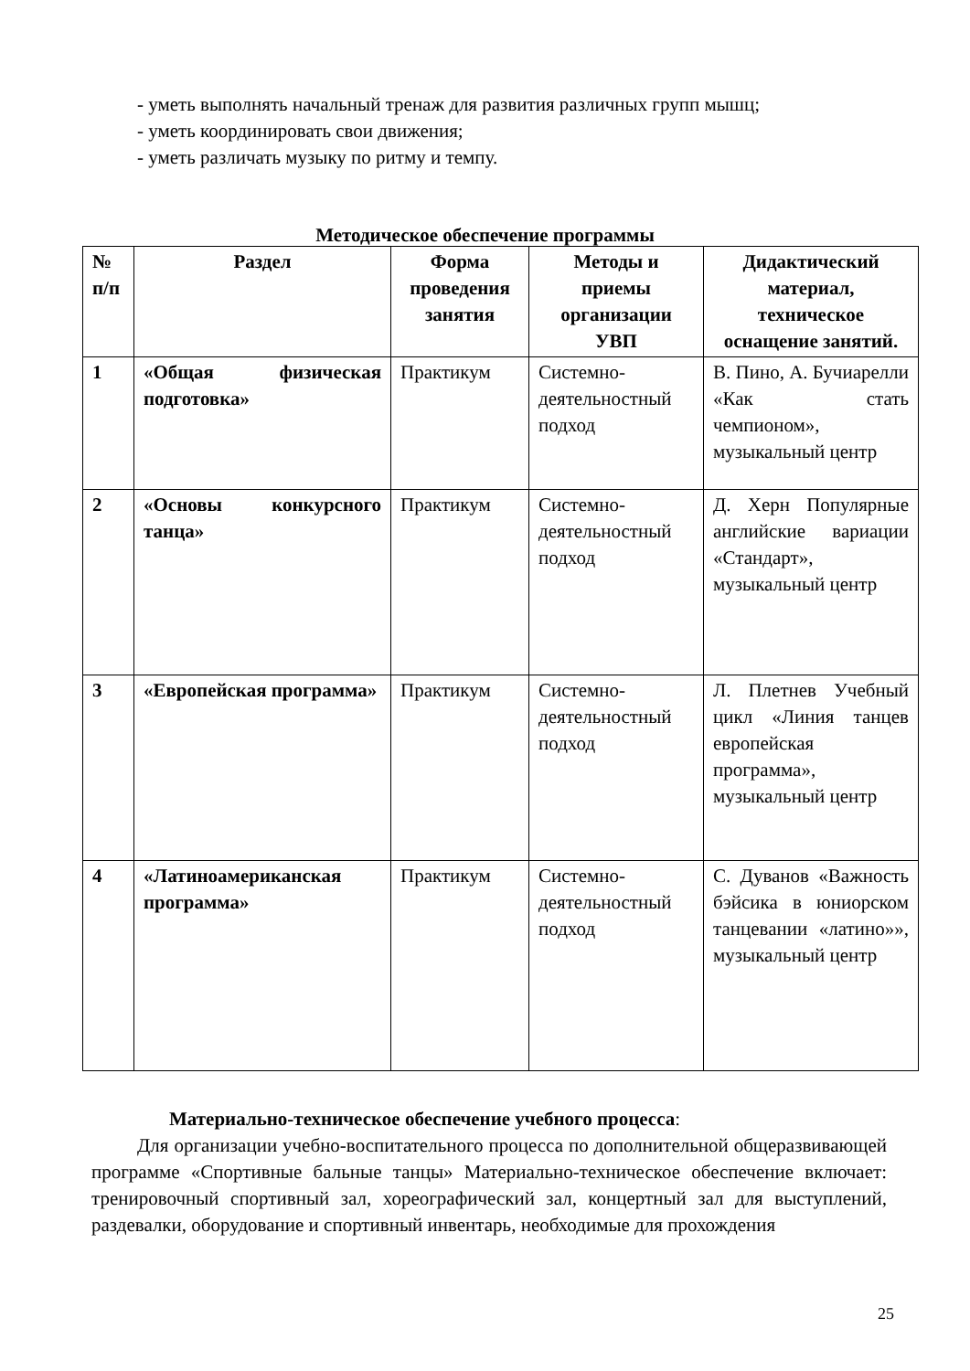- уметь выполнять начальный тренаж для развития различных групп мышц;
- уметь координировать свои движения;
- уметь различать музыку по ритму и темпу.
Методическое обеспечение программы
| № п/п | Раздел | Форма проведения занятия | Методы и приемы организации УВП | Дидактический материал, техническое оснащение занятий. |
| --- | --- | --- | --- | --- |
| 1 | «Общая физическая подготовка» | Практикум | Системно-деятельностный подход | В. Пино, А. Бучиарелли «Как стать чемпионом», музыкальный центр |
| 2 | «Основы конкурсного танца» | Практикум | Системно-деятельностный подход | Д. Херн Популярные английские вариации «Стандарт», музыкальный центр |
| 3 | «Европейская программа» | Практикум | Системно-деятельностный подход | Л. Плетнев Учебный цикл «Линия танцев европейская программа», музыкальный центр |
| 4 | «Латиноамериканская программа» | Практикум | Системно-деятельностный подход | С. Дуванов «Важность бэйсика в юниорском танцевании «латино»», музыкальный центр |
Материально-техническое обеспечение учебного процесса:
Для организации учебно-воспитательного процесса по дополнительной общеразвивающей программе «Спортивные бальные танцы» Материально-техническое обеспечение включает: тренировочный спортивный зал, хореографический зал, концертный зал для выступлений, раздевалки, оборудование и спортивный инвентарь, необходимые для прохождения
25